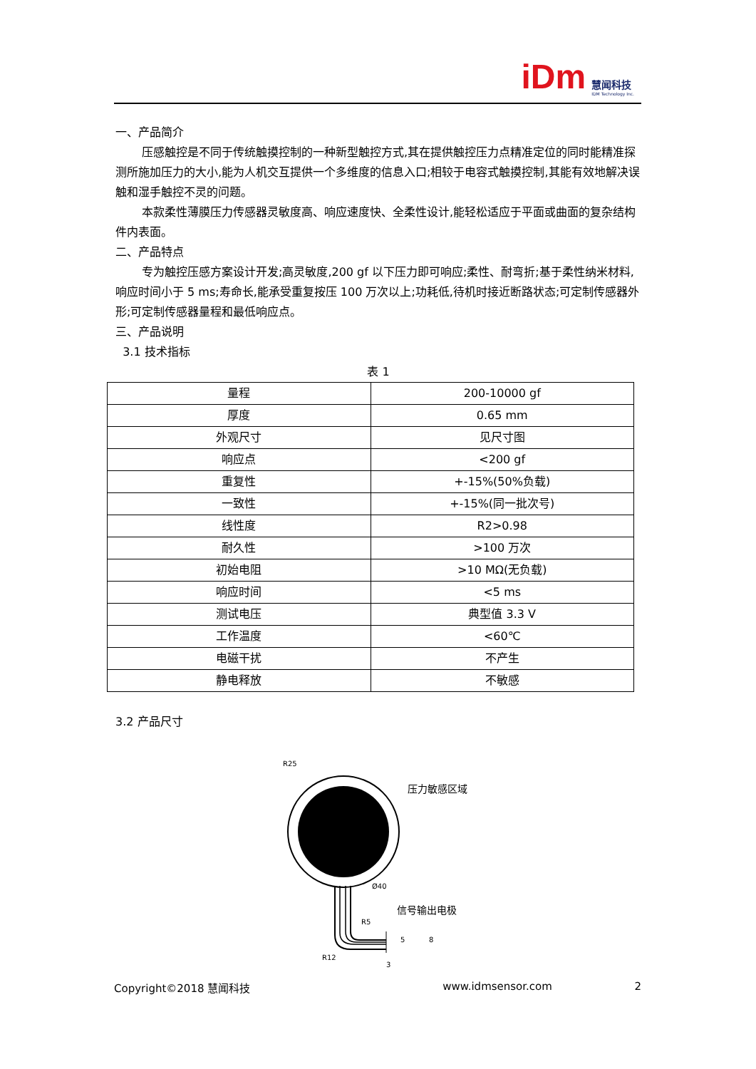iDm
慧闻科技
IDM Technology Inc.
一、产品简介
压感触控是不同于传统触摸控制的一种新型触控方式,其在提供触控压力点精准定位的同时能精准探测所施加压力的大小,能为人机交互提供一个多维度的信息入口;相较于电容式触摸控制,其能有效地解决误触和湿手触控不灵的问题。
本款柔性薄膜压力传感器灵敏度高、响应速度快、全柔性设计,能轻松适应于平面或曲面的复杂结构件内表面。
二、产品特点
专为触控压感方案设计开发;高灵敏度,200 gf 以下压力即可响应;柔性、耐弯折;基于柔性纳米材料,响应时间小于 5 ms;寿命长,能承受重复按压 100 万次以上;功耗低,待机时接近断路状态;可定制传感器外形;可定制传感器量程和最低响应点。
三、产品说明
3.1 技术指标
表 1
| 量程 | 200-10000 gf |
| 厚度 | 0.65 mm |
| 外观尺寸 | 见尺寸图 |
| 响应点 | <200 gf |
| 重复性 | +-15%(50%负载) |
| 一致性 | +-15%(同一批次号) |
| 线性度 | R2>0.98 |
| 耐久性 | >100 万次 |
| 初始电阻 | >10 MΩ(无负载) |
| 响应时间 | <5 ms |
| 测试电压 | 典型值 3.3 V |
| 工作温度 | <60℃ |
| 电磁干扰 | 不产生 |
| 静电释放 | 不敏感 |
3.2 产品尺寸
R25
压力敏感区域
Ø40
信号输出电极
R5
R12
5
8
3
Copyright©2018 慧闻科技 www.idmsensor.com 2